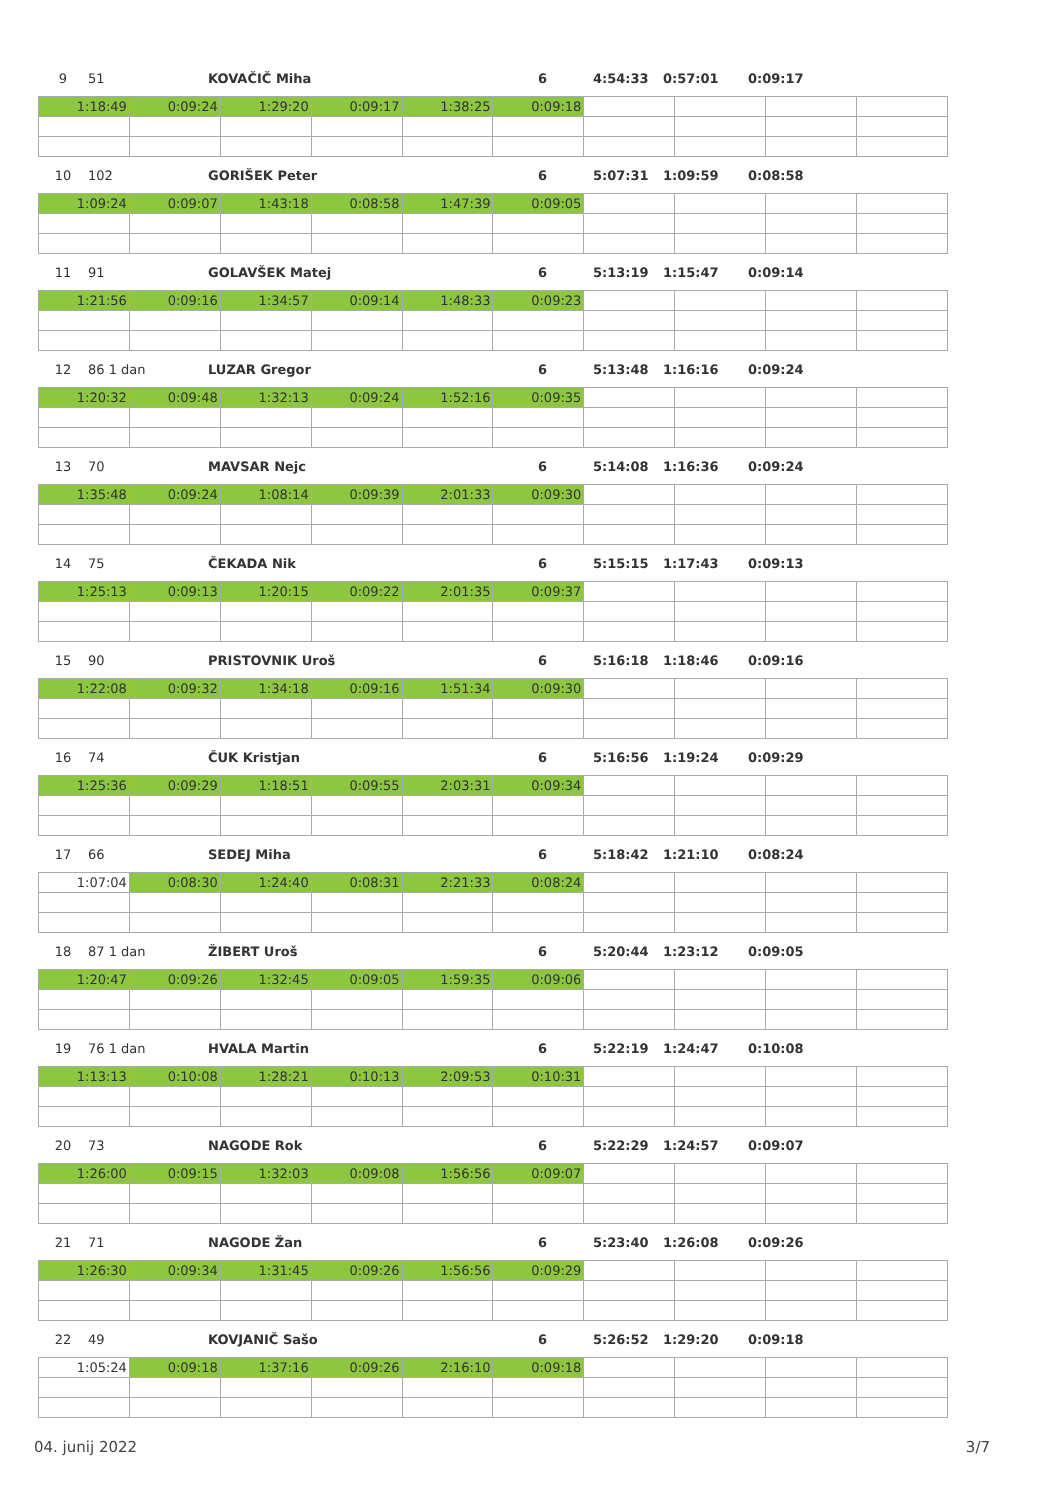9 51 KOVAČIČ Miha 6 4:54:33 0:57:01 0:09:17
| 1:18:49 | 0:09:24 | 1:29:20 | 0:09:17 | 1:38:25 | 0:09:18 | | | | |
10 102 GORIŠEK Peter 6 5:07:31 1:09:59 0:08:58
| 1:09:24 | 0:09:07 | 1:43:18 | 0:08:58 | 1:47:39 | 0:09:05 | | | | |
11 91 GOLAVŠEK Matej 6 5:13:19 1:15:47 0:09:14
| 1:21:56 | 0:09:16 | 1:34:57 | 0:09:14 | 1:48:33 | 0:09:23 | | | | |
12 86 1 dan LUZAR Gregor 6 5:13:48 1:16:16 0:09:24
| 1:20:32 | 0:09:48 | 1:32:13 | 0:09:24 | 1:52:16 | 0:09:35 | | | | |
13 70 MAVSAR Nejc 6 5:14:08 1:16:36 0:09:24
| 1:35:48 | 0:09:24 | 1:08:14 | 0:09:39 | 2:01:33 | 0:09:30 | | | | |
14 75 ČEKADA Nik 6 5:15:15 1:17:43 0:09:13
| 1:25:13 | 0:09:13 | 1:20:15 | 0:09:22 | 2:01:35 | 0:09:37 | | | | |
15 90 PRISTOVNIK Uroš 6 5:16:18 1:18:46 0:09:16
| 1:22:08 | 0:09:32 | 1:34:18 | 0:09:16 | 1:51:34 | 0:09:30 | | | | |
16 74 ČUK Kristjan 6 5:16:56 1:19:24 0:09:29
| 1:25:36 | 0:09:29 | 1:18:51 | 0:09:55 | 2:03:31 | 0:09:34 | | | | |
17 66 SEDEJ Miha 6 5:18:42 1:21:10 0:08:24
| 1:07:04 | 0:08:30 | 1:24:40 | 0:08:31 | 2:21:33 | 0:08:24 | | | | |
18 87 1 dan ŽIBERT Uroš 6 5:20:44 1:23:12 0:09:05
| 1:20:47 | 0:09:26 | 1:32:45 | 0:09:05 | 1:59:35 | 0:09:06 | | | | |
19 76 1 dan HVALA Martin 6 5:22:19 1:24:47 0:10:08
| 1:13:13 | 0:10:08 | 1:28:21 | 0:10:13 | 2:09:53 | 0:10:31 | | | | |
20 73 NAGODE Rok 6 5:22:29 1:24:57 0:09:07
| 1:26:00 | 0:09:15 | 1:32:03 | 0:09:08 | 1:56:56 | 0:09:07 | | | | |
21 71 NAGODE Žan 6 5:23:40 1:26:08 0:09:26
| 1:26:30 | 0:09:34 | 1:31:45 | 0:09:26 | 1:56:56 | 0:09:29 | | | | |
22 49 KOVJANIČ Sašo 6 5:26:52 1:29:20 0:09:18
| 1:05:24 | 0:09:18 | 1:37:16 | 0:09:26 | 2:16:10 | 0:09:18 | | | | |
04. junij 2022 3/7